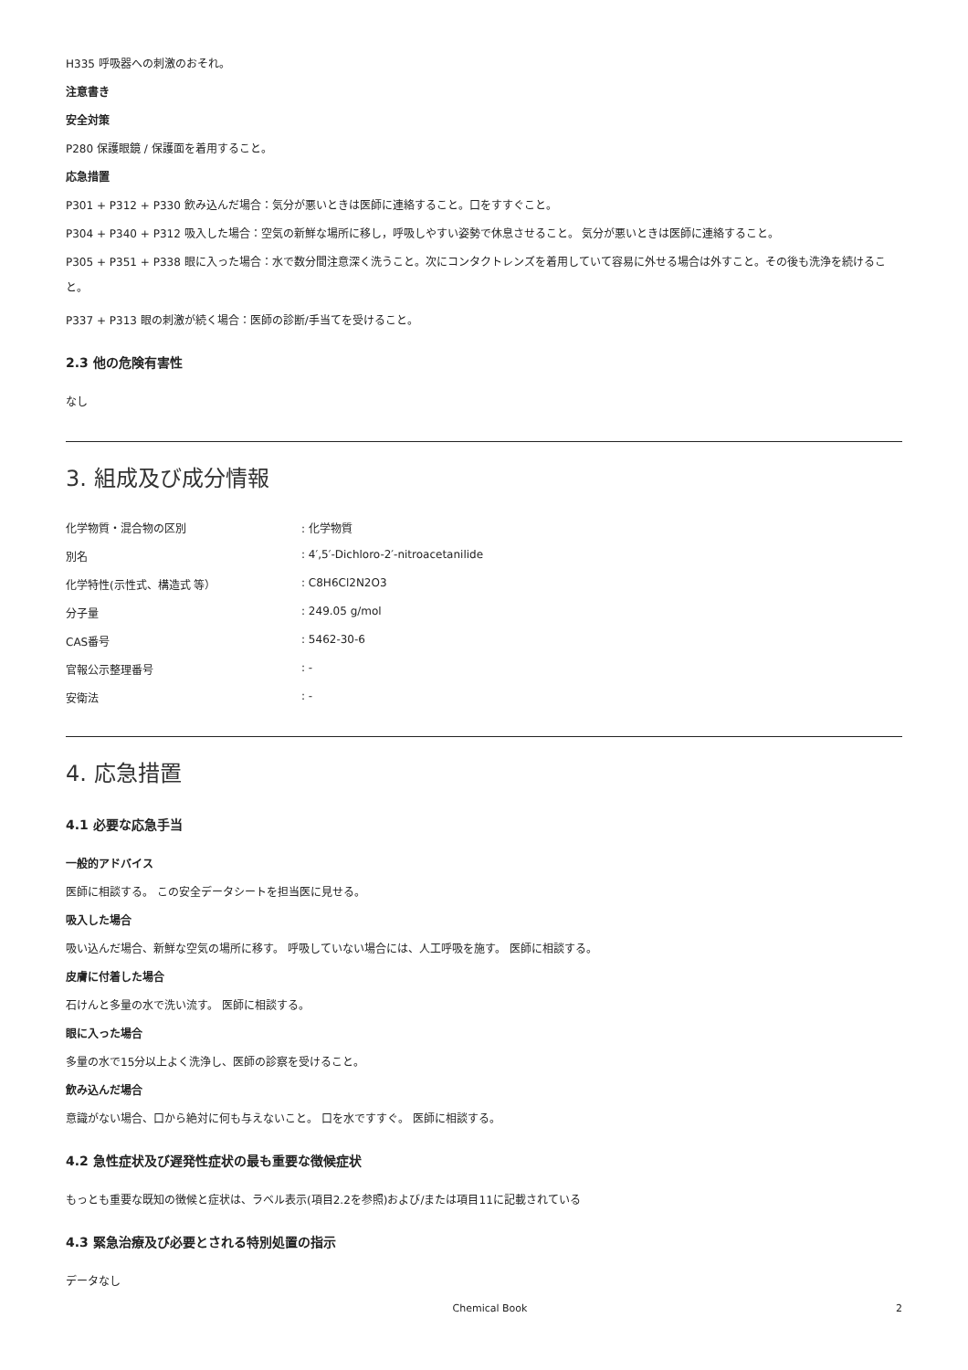H335 呼吸器への刺激のおそれ。
注意書き
安全対策
P280 保護眼鏡 / 保護面を着用すること。
応急措置
P301 + P312 + P330 飲み込んだ場合：気分が悪いときは医師に連絡すること。口をすすぐこと。
P304 + P340 + P312 吸入した場合：空気の新鮮な場所に移し，呼吸しやすい姿勢で休息させること。 気分が悪いときは医師に連絡すること。
P305 + P351 + P338 眼に入った場合：水で数分間注意深く洗うこと。次にコンタクトレンズを着用していて容易に外せる場合は外すこと。その後も洗浄を続けること。
P337 + P313 眼の刺激が続く場合：医師の診断/手当てを受けること。
2.3 他の危険有害性
なし
3. 組成及び成分情報
| 化学物質・混合物の区別 | : 化学物質 |
| 別名 | : 4′,5′-Dichloro-2′-nitroacetanilide |
| 化学特性(示性式、構造式 等） | : C8H6Cl2N2O3 |
| 分子量 | : 249.05 g/mol |
| CAS番号 | : 5462-30-6 |
| 官報公示整理番号 | : - |
| 安衛法 | : - |
4. 応急措置
4.1 必要な応急手当
一般的アドバイス
医師に相談する。 この安全データシートを担当医に見せる。
吸入した場合
吸い込んだ場合、新鮮な空気の場所に移す。 呼吸していない場合には、人工呼吸を施す。 医師に相談する。
皮膚に付着した場合
石けんと多量の水で洗い流す。 医師に相談する。
眼に入った場合
多量の水で15分以上よく洗浄し、医師の診察を受けること。
飲み込んだ場合
意識がない場合、口から絶対に何も与えないこと。 口を水ですすぐ。 医師に相談する。
4.2 急性症状及び遅発性症状の最も重要な徴候症状
もっとも重要な既知の徴候と症状は、ラベル表示(項目2.2を参照)および/または項目11に記載されている
4.3 緊急治療及び必要とされる特別処置の指示
データなし
Chemical Book 2